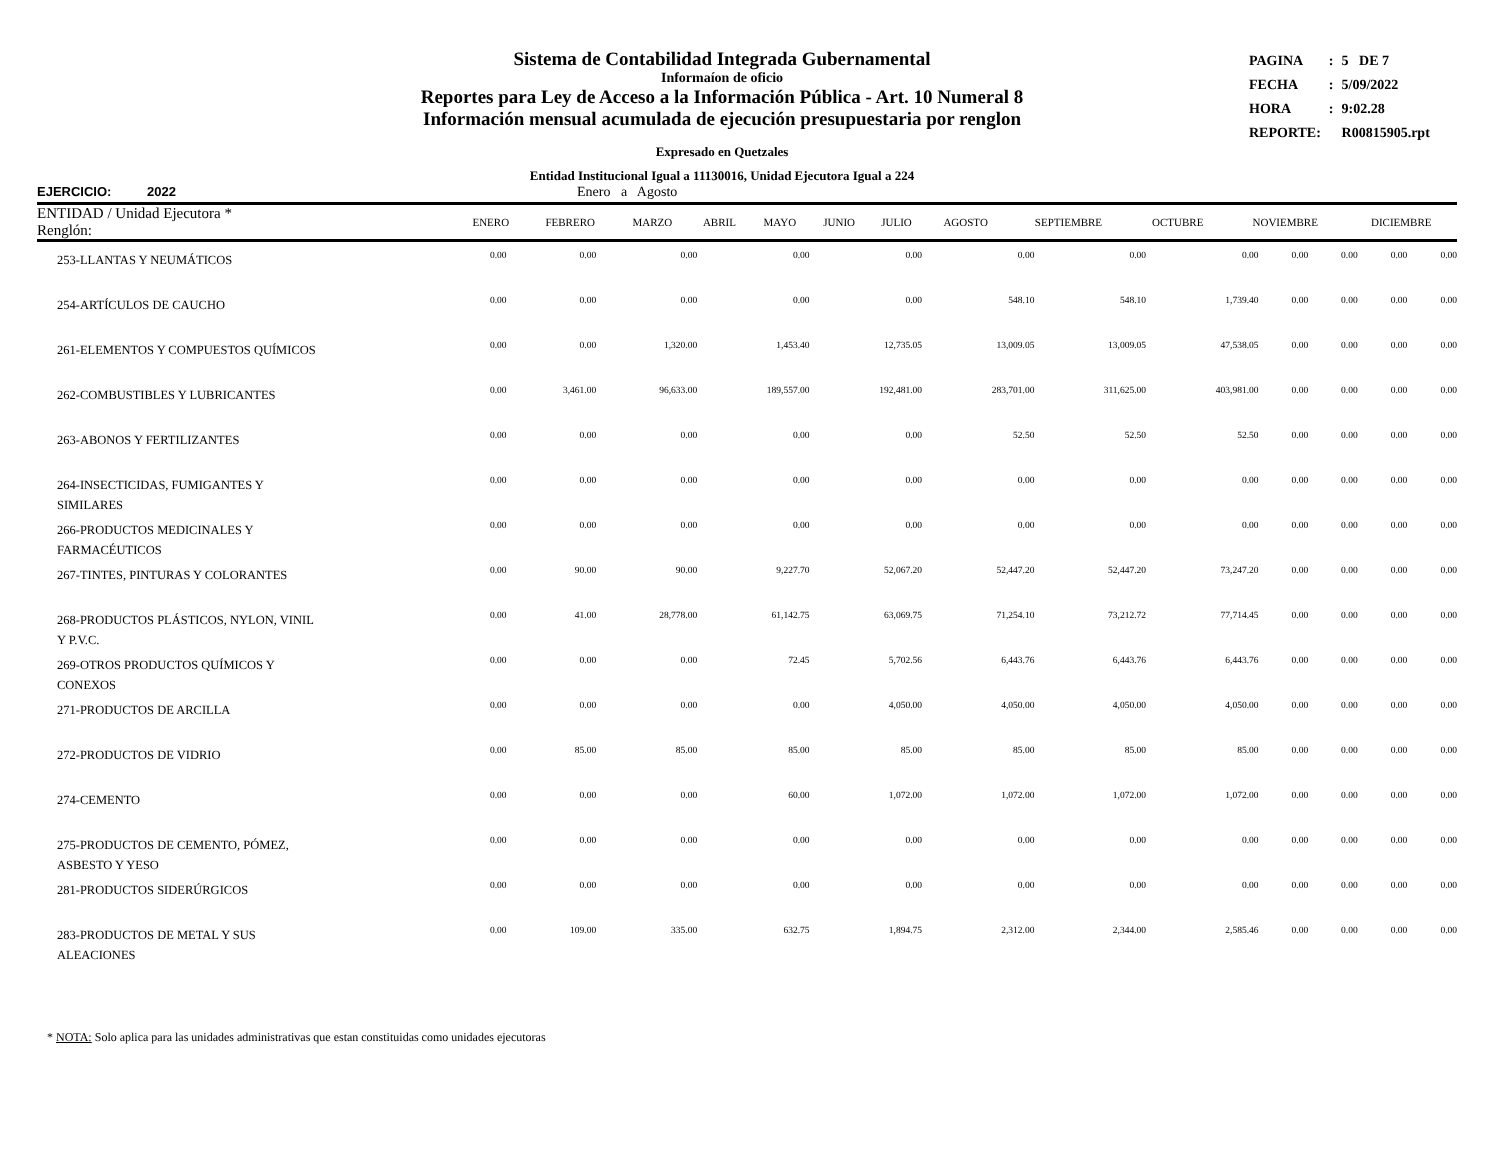Sistema de Contabilidad Integrada Gubernamental
Informaíon de oficio
Reportes para Ley de Acceso a la Información Pública - Art. 10 Numeral 8
Información mensual acumulada de ejecución presupuestaria por renglon
Expresado en Quetzales
Entidad Institucional Igual a 11130016, Unidad Ejecutora Igual a 224
| PAGINA | : | 5 DE 7 |
| FECHA | : | 5/09/2022 |
| HORA | : | 9:02.28 |
| REPORTE: | | R00815905.rpt |
EJERCICIO: 2022 Enero a Agosto
| ENTIDAD / Unidad Ejecutora * Renglón: | ENERO | FEBRERO | MARZO | ABRIL | MAYO | JUNIO | JULIO | AGOSTO | SEPTIEMBRE | OCTUBRE | NOVIEMBRE | DICIEMBRE |
| --- | --- | --- | --- | --- | --- | --- | --- | --- | --- | --- | --- | --- |
| 253-LLANTAS Y NEUMÁTICOS | 0.00 | 0.00 | 0.00 | 0.00 | 0.00 | 0.00 | 0.00 | 0.00 | 0.00 | 0.00 | 0.00 | 0.00 |
| 254-ARTÍCULOS DE CAUCHO | 0.00 | 0.00 | 0.00 | 0.00 | 0.00 | 548.10 | 548.10 | 1,739.40 | 0.00 | 0.00 | 0.00 | 0.00 |
| 261-ELEMENTOS Y COMPUESTOS QUÍMICOS | 0.00 | 0.00 | 1,320.00 | 1,453.40 | 12,735.05 | 13,009.05 | 13,009.05 | 47,538.05 | 0.00 | 0.00 | 0.00 | 0.00 |
| 262-COMBUSTIBLES Y LUBRICANTES | 0.00 | 3,461.00 | 96,633.00 | 189,557.00 | 192,481.00 | 283,701.00 | 311,625.00 | 403,981.00 | 0.00 | 0.00 | 0.00 | 0.00 |
| 263-ABONOS Y FERTILIZANTES | 0.00 | 0.00 | 0.00 | 0.00 | 0.00 | 52.50 | 52.50 | 52.50 | 0.00 | 0.00 | 0.00 | 0.00 |
| 264-INSECTICIDAS, FUMIGANTES Y SIMILARES | 0.00 | 0.00 | 0.00 | 0.00 | 0.00 | 0.00 | 0.00 | 0.00 | 0.00 | 0.00 | 0.00 | 0.00 |
| 266-PRODUCTOS MEDICINALES Y FARMACÉUTICOS | 0.00 | 0.00 | 0.00 | 0.00 | 0.00 | 0.00 | 0.00 | 0.00 | 0.00 | 0.00 | 0.00 | 0.00 |
| 267-TINTES, PINTURAS Y COLORANTES | 0.00 | 90.00 | 90.00 | 9,227.70 | 52,067.20 | 52,447.20 | 52,447.20 | 73,247.20 | 0.00 | 0.00 | 0.00 | 0.00 |
| 268-PRODUCTOS PLÁSTICOS, NYLON, VINIL Y P.V.C. | 0.00 | 41.00 | 28,778.00 | 61,142.75 | 63,069.75 | 71,254.10 | 73,212.72 | 77,714.45 | 0.00 | 0.00 | 0.00 | 0.00 |
| 269-OTROS PRODUCTOS QUÍMICOS Y CONEXOS | 0.00 | 0.00 | 0.00 | 72.45 | 5,702.56 | 6,443.76 | 6,443.76 | 6,443.76 | 0.00 | 0.00 | 0.00 | 0.00 |
| 271-PRODUCTOS DE ARCILLA | 0.00 | 0.00 | 0.00 | 0.00 | 4,050.00 | 4,050.00 | 4,050.00 | 4,050.00 | 0.00 | 0.00 | 0.00 | 0.00 |
| 272-PRODUCTOS DE VIDRIO | 0.00 | 85.00 | 85.00 | 85.00 | 85.00 | 85.00 | 85.00 | 85.00 | 0.00 | 0.00 | 0.00 | 0.00 |
| 274-CEMENTO | 0.00 | 0.00 | 0.00 | 60.00 | 1,072.00 | 1,072.00 | 1,072.00 | 1,072.00 | 0.00 | 0.00 | 0.00 | 0.00 |
| 275-PRODUCTOS DE CEMENTO, PÓMEZ, ASBESTO Y YESO | 0.00 | 0.00 | 0.00 | 0.00 | 0.00 | 0.00 | 0.00 | 0.00 | 0.00 | 0.00 | 0.00 | 0.00 |
| 281-PRODUCTOS SIDERÚRGICOS | 0.00 | 0.00 | 0.00 | 0.00 | 0.00 | 0.00 | 0.00 | 0.00 | 0.00 | 0.00 | 0.00 | 0.00 |
| 283-PRODUCTOS DE METAL Y SUS ALEACIONES | 0.00 | 109.00 | 335.00 | 632.75 | 1,894.75 | 2,312.00 | 2,344.00 | 2,585.46 | 0.00 | 0.00 | 0.00 | 0.00 |
* NOTA: Solo aplica para las unidades administrativas que estan constituidas como unidades ejecutoras